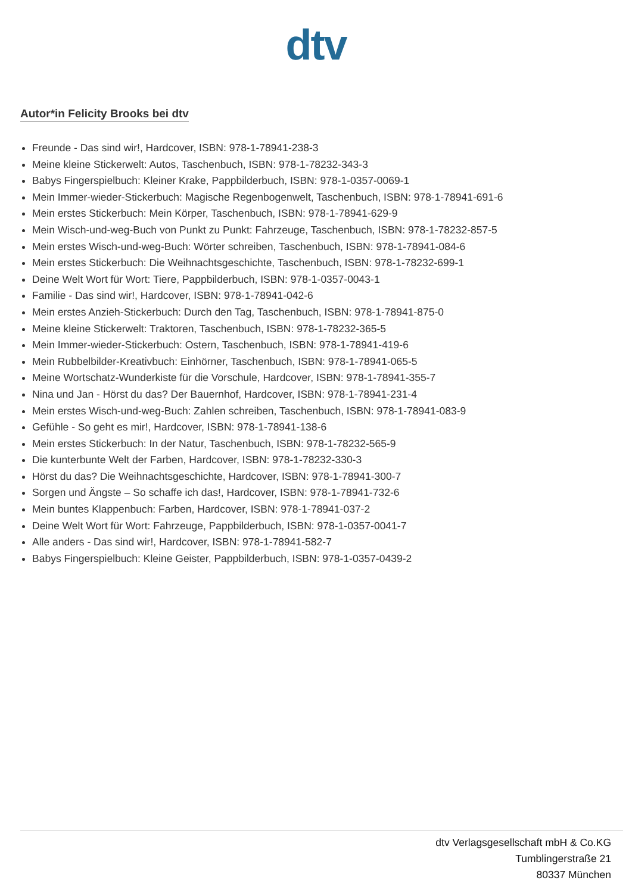dtv
Autor*in Felicity Brooks bei dtv
Freunde - Das sind wir!, Hardcover, ISBN: 978-1-78941-238-3
Meine kleine Stickerwelt: Autos, Taschenbuch, ISBN: 978-1-78232-343-3
Babys Fingerspielbuch: Kleiner Krake, Pappbilderbuch, ISBN: 978-1-0357-0069-1
Mein Immer-wieder-Stickerbuch: Magische Regenbogenwelt, Taschenbuch, ISBN: 978-1-78941-691-6
Mein erstes Stickerbuch: Mein Körper, Taschenbuch, ISBN: 978-1-78941-629-9
Mein Wisch-und-weg-Buch von Punkt zu Punkt: Fahrzeuge, Taschenbuch, ISBN: 978-1-78232-857-5
Mein erstes Wisch-und-weg-Buch: Wörter schreiben, Taschenbuch, ISBN: 978-1-78941-084-6
Mein erstes Stickerbuch: Die Weihnachtsgeschichte, Taschenbuch, ISBN: 978-1-78232-699-1
Deine Welt Wort für Wort: Tiere, Pappbilderbuch, ISBN: 978-1-0357-0043-1
Familie - Das sind wir!, Hardcover, ISBN: 978-1-78941-042-6
Mein erstes Anzieh-Stickerbuch: Durch den Tag, Taschenbuch, ISBN: 978-1-78941-875-0
Meine kleine Stickerwelt: Traktoren, Taschenbuch, ISBN: 978-1-78232-365-5
Mein Immer-wieder-Stickerbuch: Ostern, Taschenbuch, ISBN: 978-1-78941-419-6
Mein Rubbelbilder-Kreativbuch: Einhörner, Taschenbuch, ISBN: 978-1-78941-065-5
Meine Wortschatz-Wunderkiste für die Vorschule, Hardcover, ISBN: 978-1-78941-355-7
Nina und Jan - Hörst du das? Der Bauernhof, Hardcover, ISBN: 978-1-78941-231-4
Mein erstes Wisch-und-weg-Buch: Zahlen schreiben, Taschenbuch, ISBN: 978-1-78941-083-9
Gefühle - So geht es mir!, Hardcover, ISBN: 978-1-78941-138-6
Mein erstes Stickerbuch: In der Natur, Taschenbuch, ISBN: 978-1-78232-565-9
Die kunterbunte Welt der Farben, Hardcover, ISBN: 978-1-78232-330-3
Hörst du das? Die Weihnachtsgeschichte, Hardcover, ISBN: 978-1-78941-300-7
Sorgen und Ängste – So schaffe ich das!, Hardcover, ISBN: 978-1-78941-732-6
Mein buntes Klappenbuch: Farben, Hardcover, ISBN: 978-1-78941-037-2
Deine Welt Wort für Wort: Fahrzeuge, Pappbilderbuch, ISBN: 978-1-0357-0041-7
Alle anders - Das sind wir!, Hardcover, ISBN: 978-1-78941-582-7
Babys Fingerspielbuch: Kleine Geister, Pappbilderbuch, ISBN: 978-1-0357-0439-2
dtv Verlagsgesellschaft mbH & Co.KG
Tumblingerstraße 21
80337 München